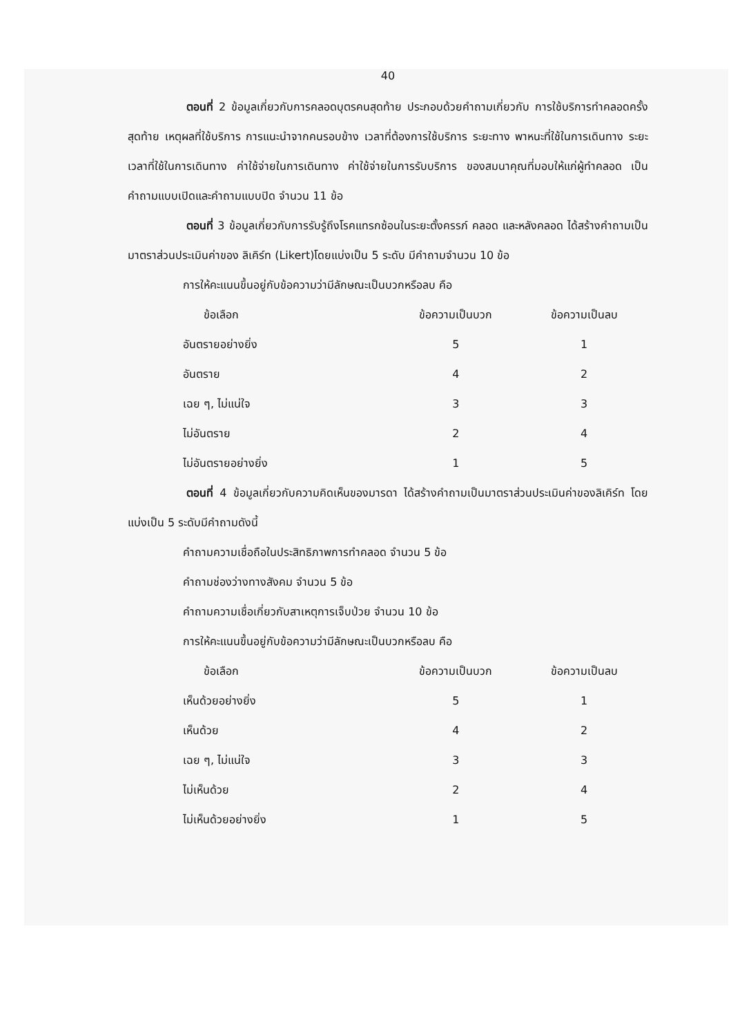40
ตอนที่ 2 ข้อมูลเกี่ยวกับการคลอดบุตรคนสุดท้าย ประกอบด้วยคำถามเกี่ยวกับ การใช้บริการทำคลอดครั้งสุดท้าย เหตุผลที่ใช้บริการ การแนะนำจากคนรอบข้าง เวลาที่ต้องการใช้บริการ ระยะทาง พาหนะที่ใช้ในการเดินทาง ระยะเวลาที่ใช้ในการเดินทาง ค่าใช้จ่ายในการเดินทาง ค่าใช้จ่ายในการรับบริการ ของสมนาคุณที่มอบให้แก่ผู้ทำคลอด เป็นคำถามแบบเปิดและคำถามแบบปิด จำนวน 11 ข้อ
ตอนที่ 3 ข้อมูลเกี่ยวกับการรับรู้ถึงโรคแทรกซ้อนในระยะตั้งครรภ์ คลอด และหลังคลอด ได้สร้างคำถามเป็นมาตราส่วนประเมินค่าของ ลิเคิร์ท (Likert)โดยแบ่งเป็น 5 ระดับ มีคำถามจำนวน 10 ข้อ
การให้คะแนนขึ้นอยู่กับข้อความว่ามีลักษณะเป็นบวกหรือลบ คือ
| ข้อเลือก | ข้อความเป็นบวก | ข้อความเป็นลบ |
| --- | --- | --- |
| อันตรายอย่างยิ่ง | 5 | 1 |
| อันตราย | 4 | 2 |
| เฉย ๆ, ไม่แน่ใจ | 3 | 3 |
| ไม่อันตราย | 2 | 4 |
| ไม่อันตรายอย่างยิ่ง | 1 | 5 |
ตอนที่ 4 ข้อมูลเกี่ยวกับความคิดเห็นของมารดา ได้สร้างคำถามเป็นมาตราส่วนประเมินค่าของลิเคิร์ท โดยแบ่งเป็น 5 ระดับมีคำถามดังนี้
คำถามความเชื่อถือในประสิทธิภาพการทำคลอด จำนวน 5 ข้อ
คำถามช่องว่างทางสังคม จำนวน 5 ข้อ
คำถามความเชื่อเกี่ยวกับสาเหตุการเจ็บป่วย จำนวน 10 ข้อ
การให้คะแนนขึ้นอยู่กับข้อความว่ามีลักษณะเป็นบวกหรือลบ คือ
| ข้อเลือก | ข้อความเป็นบวก | ข้อความเป็นลบ |
| --- | --- | --- |
| เห็นด้วยอย่างยิ่ง | 5 | 1 |
| เห็นด้วย | 4 | 2 |
| เฉย ๆ, ไม่แน่ใจ | 3 | 3 |
| ไม่เห็นด้วย | 2 | 4 |
| ไม่เห็นด้วยอย่างยิ่ง | 1 | 5 |